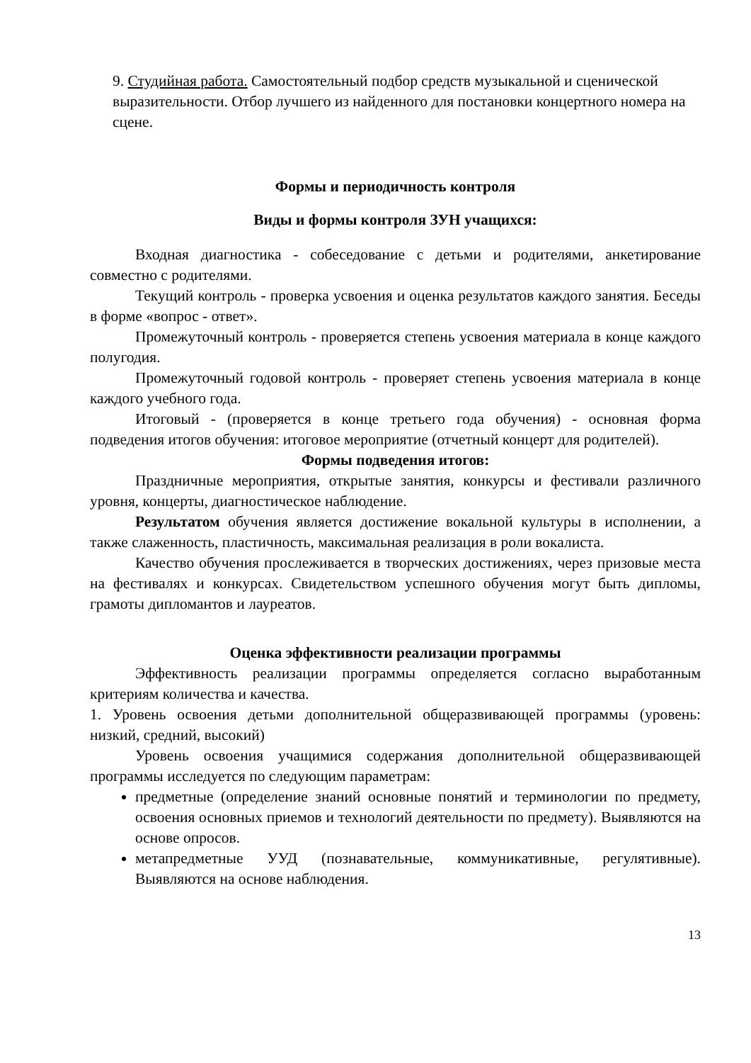9. Студийная работа. Самостоятельный подбор средств музыкальной и сценической выразительности. Отбор лучшего из найденного для постановки концертного номера на сцене.
Формы и периодичность контроля
Виды и формы контроля ЗУН учащихся:
Входная диагностика - собеседование с детьми и родителями, анкетирование совместно с родителями.
Текущий контроль - проверка усвоения и оценка результатов каждого занятия. Беседы в форме «вопрос - ответ».
Промежуточный контроль - проверяется степень усвоения материала в конце каждого полугодия.
Промежуточный годовой контроль - проверяет степень усвоения материала в конце каждого учебного года.
Итоговый - (проверяется в конце третьего года обучения) - основная форма подведения итогов обучения: итоговое мероприятие (отчетный концерт для родителей).
Формы подведения итогов:
Праздничные мероприятия, открытые занятия, конкурсы и фестивали различного уровня, концерты, диагностическое наблюдение.
Результатом обучения является достижение вокальной культуры в исполнении, а также слаженность, пластичность, максимальная реализация в роли вокалиста.
Качество обучения прослеживается в творческих достижениях, через призовые места на фестивалях и конкурсах. Свидетельством успешного обучения могут быть дипломы, грамоты дипломантов и лауреатов.
Оценка эффективности реализации программы
Эффективность реализации программы определяется согласно выработанным критериям количества и качества.
1. Уровень освоения детьми дополнительной общеразвивающей программы (уровень: низкий, средний, высокий)
Уровень освоения учащимися содержания дополнительной общеразвивающей программы исследуется по следующим параметрам:
предметные (определение знаний основные понятий и терминологии по предмету, освоения основных приемов и технологий деятельности по предмету). Выявляются на основе опросов.
метапредметные УУД (познавательные, коммуникативные, регулятивные). Выявляются на основе наблюдения.
13